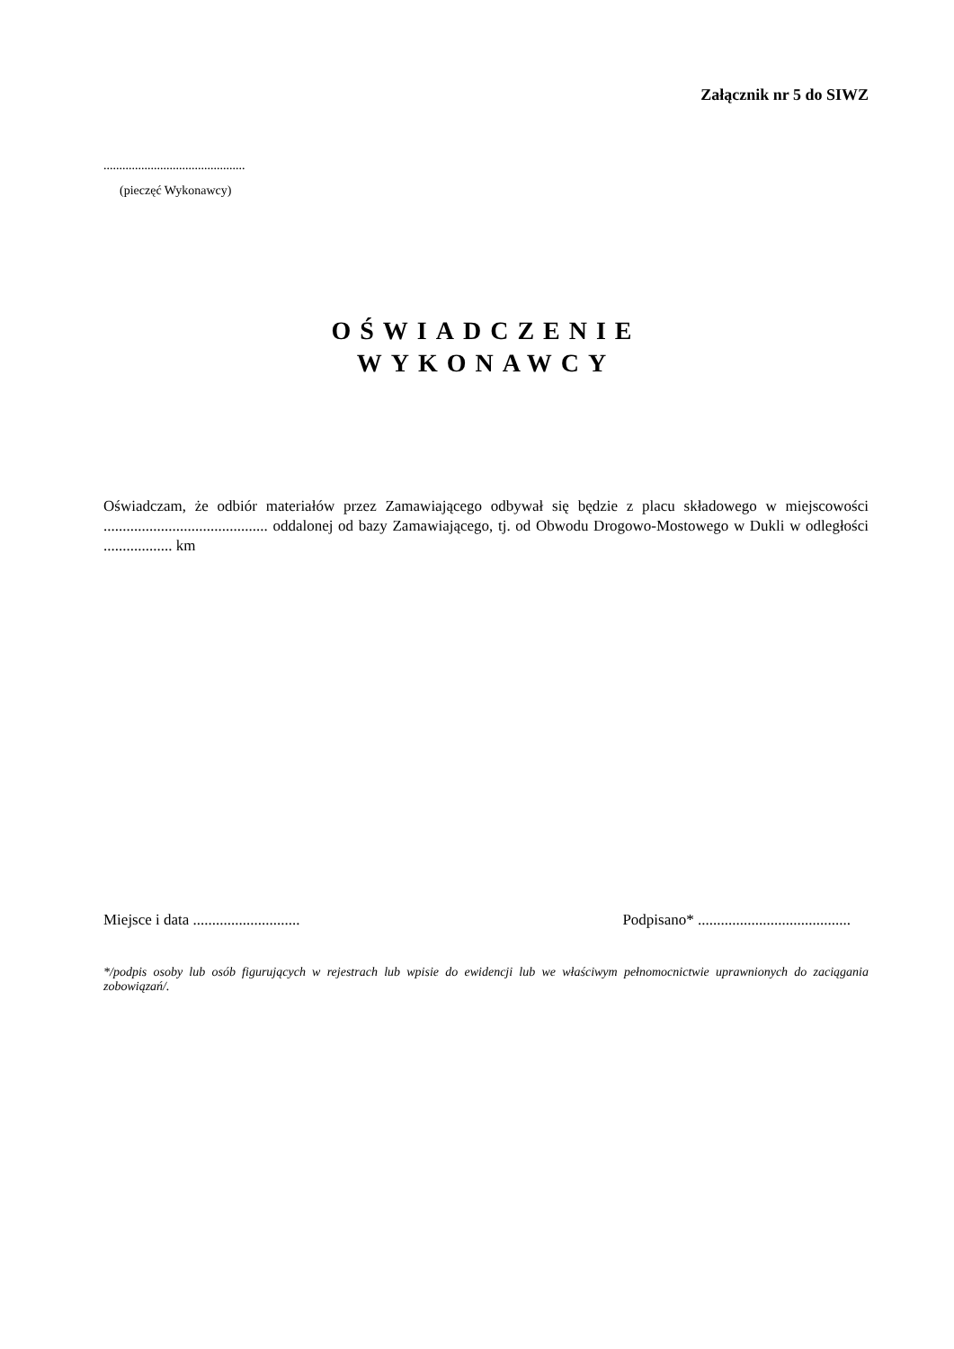Załącznik nr 5 do SIWZ
.............................................
(pieczęć Wykonawcy)
OŚWIADCZENIE
WYKONAWCY
Oświadczam, że odbiór materiałów przez Zamawiającego odbywał się będzie z placu składowego w miejscowości ........................................... oddalonej od bazy Zamawiającego, tj. od Obwodu Drogowo-Mostowego w Dukli w odległości .................. km
Miejsce i data ............................ Podpisano* ........................................
*/podpis osoby lub osób figurujących w rejestrach lub wpisie do ewidencji lub we właściwym pełnomocnictwie uprawnionych do zaciągania zobowiązań/.